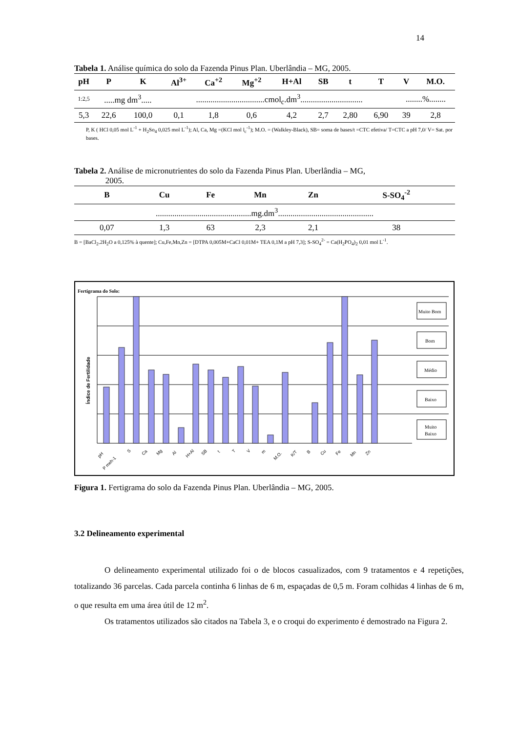14
Tabela 1. Análise química do solo da Fazenda Pinus Plan. Uberlândia – MG, 2005.
| pH | P | K | Al<sup>3+</sup> | Ca<sup>+2</sup> | Mg<sup>+2</sup> | H+Al | SB | t | T | V | M.O. |
| --- | --- | --- | --- | --- | --- | --- | --- | --- | --- | --- | --- |
| 1:2,5 | .....mg dm<sup>3</sup>..... | | .................................cmol<sub>c</sub>.dm<sup>3</sup>.............................. | | | | | | | ........%........ | |
| 5,3 | 22,6 | 100,0 | 0,1 | 1,8 | 0,6 | 4,2 | 2,7 | 2,80 | 6,90 | 39 | 2,8 |
P, K ( HCl 0,05 mol L<sup>-1</sup> + H<sub>2</sub>So<sub>4</sub> 0,025 mol L<sup>-1</sup>); Al, Ca, Mg =(KCl mol l<sub>c</sub><sup>-1</sup>); M.O. = (Walkley-Black), SB= soma de bases/t =CTC efetiva/ T=CTC a pH 7,0/ V= Sat. por bases.
Tabela 2. Análise de micronutrientes do solo da Fazenda Pinus Plan. Uberlândia – MG,
2005.
| B | Cu | Fe | Mn | Zn | S-SO<sub>4</sub><sup>-2</sup> |
| --- | --- | --- | --- | --- | --- |
| ..............................................mg.dm<sup>3</sup>.............................................. | | | | | |
| 0,07 | 1,3 | 63 | 2,3 | 2,1 | 38 |
B = [BaCl<sub>2</sub>.2H<sub>2</sub>O a 0,125% à quente]; Cu,Fe,Mn,Zn = [DTPA 0,005M+CaCl 0,01M+ TEA 0,1M a pH 7,3]; S-SO<sub>4</sub><sup>2-</sup> = Ca(H<sub>2</sub>PO<sub>4</sub>)<sub>2</sub> 0,01 mol L<sup>-1</sup>.
Fertigrama do Solo:
Índice de Fertilidade
Muito Bom
Bom
Médio
Baixo
Muito
Baixo
pH
P meh-1
S
Ca
Mg
Al
H+Al
SB
t
T
V
m
M.O.
K/T
B
Cu
Fe
Mn
Zn
Figura 1. Fertigrama do solo da Fazenda Pinus Plan. Uberlândia – MG, 2005.
3.2 Delineamento experimental
O delineamento experimental utilizado foi o de blocos casualizados, com 9 tratamentos e 4 repetições, totalizando 36 parcelas. Cada parcela continha 6 linhas de 6 m, espaçadas de 0,5 m. Foram colhidas 4 linhas de 6 m, o que resulta em uma área útil de 12 m<sup>2</sup>.
Os tratamentos utilizados são citados na Tabela 3, e o croqui do experimento é demostrado na Figura 2.